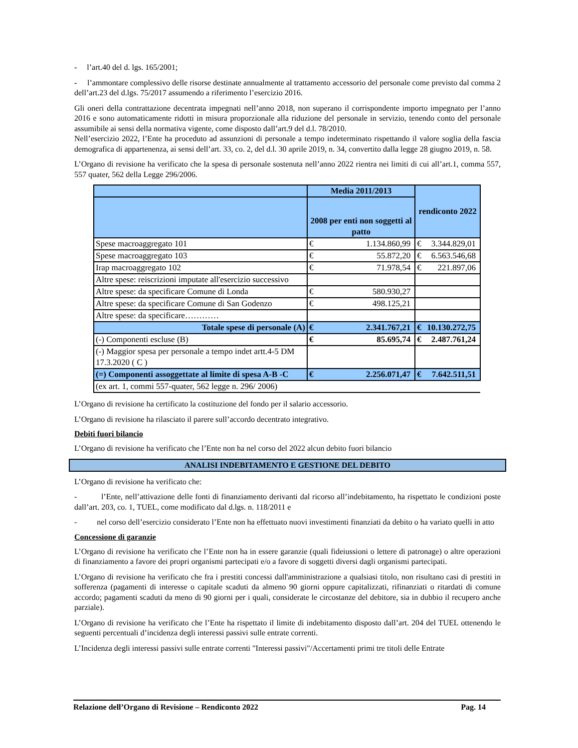- l’art.40 del d. lgs. 165/2001;
- l’ammontare complessivo delle risorse destinate annualmente al trattamento accessorio del personale come previsto dal comma 2 dell’art.23 del d.lgs. 75/2017 assumendo a riferimento l’esercizio 2016.
Gli oneri della contrattazione decentrata impegnati nell’anno 2018, non superano il corrispondente importo impegnato per l’anno 2016 e sono automaticamente ridotti in misura proporzionale alla riduzione del personale in servizio, tenendo conto del personale assumibile ai sensi della normativa vigente, come disposto dall’art.9 del d.l. 78/2010.
Nell’esercizio 2022, l’Ente ha proceduto ad assunzioni di personale a tempo indeterminato rispettando il valore soglia della fascia demografica di appartenenza, ai sensi dell’art. 33, co. 2, del d.l. 30 aprile 2019, n. 34, convertito dalla legge 28 giugno 2019, n. 58.
L’Organo di revisione ha verificato che la spesa di personale sostenuta nell’anno 2022 rientra nei limiti di cui all’art.1, comma 557, 557 quater, 562 della Legge 296/2006.
| | Media 2011/2013 | | rendiconto 2022 | |
| --- | --- | --- | --- | --- |
| | 2008 per enti non soggetti al patto | | | |
| Spese macroaggregato 101 | € | 1.134.860,99 | € | 3.344.829,01 |
| Spese macroaggregato 103 | € | 55.872,20 | € | 6.563.546,68 |
| Irap macroaggregato 102 | € | 71.978,54 | € | 221.897,06 |
| Altre spese: reiscrizioni imputate all'esercizio successivo | | | | |
| Altre spese: da specificare Comune di Londa | € | 580.930,27 | | |
| Altre spese: da specificare Comune di San Godenzo | € | 498.125,21 | | |
| Altre spese: da specificare………… | | | | |
| Totale spese di personale (A) | € | 2.341.767,21 | € | 10.130.272,75 |
| (-) Componenti escluse (B) | € | 85.695,74 | € | 2.487.761,24 |
| (-) Maggior spesa per personale a tempo indet artt.4-5 DM 17.3.2020 ( C ) | | | | |
| (=) Componenti assoggettate al limite di spesa A-B -C | € | 2.256.071,47 | € | 7.642.511,51 |
| (ex art. 1, commi 557-quater, 562 legge n. 296/ 2006) | | | | |
L’Organo di revisione ha certificato la costituzione del fondo per il salario accessorio.
L’Organo di revisione ha rilasciato il parere sull’accordo decentrato integrativo.
Debiti fuori bilancio
L’Organo di revisione ha verificato che l’Ente non ha nel corso del 2022 alcun debito fuori bilancio
ANALISI INDEBITAMENTO E GESTIONE DEL DEBITO
L’Organo di revisione ha verificato che:
- l’Ente, nell’attivazione delle fonti di finanziamento derivanti dal ricorso all’indebitamento, ha rispettato le condizioni poste dall’art. 203, co. 1, TUEL, come modificato dal d.lgs. n. 118/2011 e
- nel corso dell’esercizio considerato l’Ente non ha effettuato nuovi investimenti finanziati da debito o ha variato quelli in atto
Concessione di garanzie
L’Organo di revisione ha verificato che l’Ente non ha in essere garanzie (quali fideiussioni o lettere di patronage) o altre operazioni di finanziamento a favore dei propri organismi partecipati e/o a favore di soggetti diversi dagli organismi partecipati.
L’Organo di revisione ha verificato che fra i prestiti concessi dall'amministrazione a qualsiasi titolo, non risultano casi di prestiti in sofferenza (pagamenti di interesse o capitale scaduti da almeno 90 giorni oppure capitalizzati, rifinanziati o ritardati di comune accordo; pagamenti scaduti da meno di 90 giorni per i quali, considerate le circostanze del debitore, sia in dubbio il recupero anche parziale).
L’Organo di revisione ha verificato che l’Ente ha rispettato il limite di indebitamento disposto dall’art. 204 del TUEL ottenendo le seguenti percentuali d’incidenza degli interessi passivi sulle entrate correnti.
L’Incidenza degli interessi passivi sulle entrate correnti "Interessi passivi"/Accertamenti primi tre titoli delle Entrate
Relazione dell’Organo di Revisione – Rendiconto 2022 Pag. 14